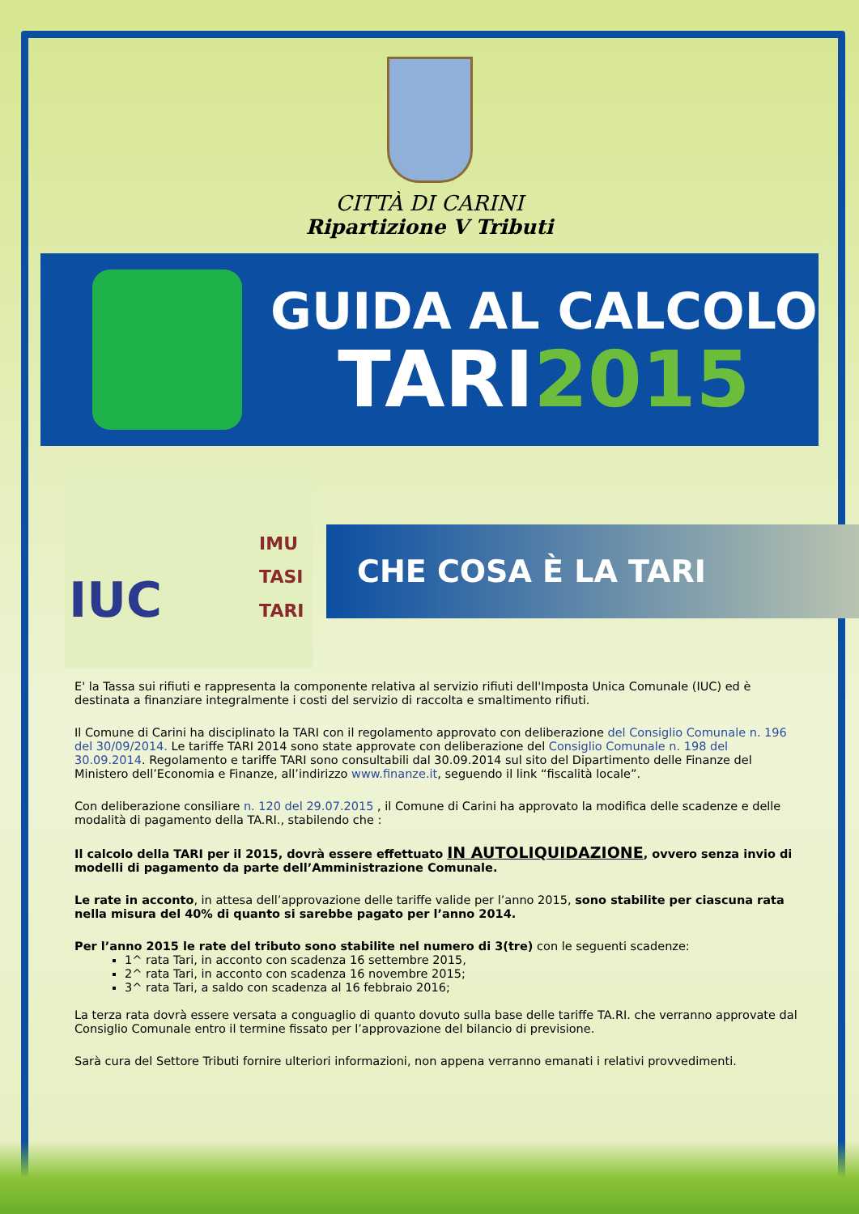CITTÀ DI CARINI
Ripartizione V Tributi
GUIDA AL CALCOLO
TARI2015
IUC IMU
TASI
TARI
CHE COSA È LA TARI
E' la Tassa sui rifiuti e rappresenta la componente relativa al servizio rifiuti dell'Imposta Unica Comunale (IUC) ed è destinata a finanziare integralmente i costi del servizio di raccolta e smaltimento rifiuti.
Il Comune di Carini ha disciplinato la TARI con il regolamento approvato con deliberazione del Consiglio Comunale n. 196 del 30/09/2014. Le tariffe TARI 2014 sono state approvate con deliberazione del Consiglio Comunale n. 198 del 30.09.2014. Regolamento e tariffe TARI sono consultabili dal 30.09.2014 sul sito del Dipartimento delle Finanze del Ministero dell’Economia e Finanze, all’indirizzo www.finanze.it, seguendo il link “fiscalità locale”.
Con deliberazione consiliare n. 120 del 29.07.2015 , il Comune di Carini ha approvato la modifica delle scadenze e delle modalità di pagamento della TA.RI., stabilendo che :
Il calcolo della TARI per il 2015, dovrà essere effettuato IN AUTOLIQUIDAZIONE, ovvero senza invio di modelli di pagamento da parte dell’Amministrazione Comunale.
Le rate in acconto, in attesa dell’approvazione delle tariffe valide per l’anno 2015, sono stabilite per ciascuna rata nella misura del 40% di quanto si sarebbe pagato per l’anno 2014.
Per l’anno 2015 le rate del tributo sono stabilite nel numero di 3(tre) con le seguenti scadenze:
1^ rata Tari, in acconto con scadenza 16 settembre 2015,
2^ rata Tari, in acconto con scadenza 16 novembre 2015;
3^ rata Tari, a saldo con scadenza al 16 febbraio 2016;
La terza rata dovrà essere versata a conguaglio di quanto dovuto sulla base delle tariffe TA.RI. che verranno approvate dal Consiglio Comunale entro il termine fissato per l’approvazione del bilancio di previsione.
Sarà cura del Settore Tributi fornire ulteriori informazioni, non appena verranno emanati i relativi provvedimenti.